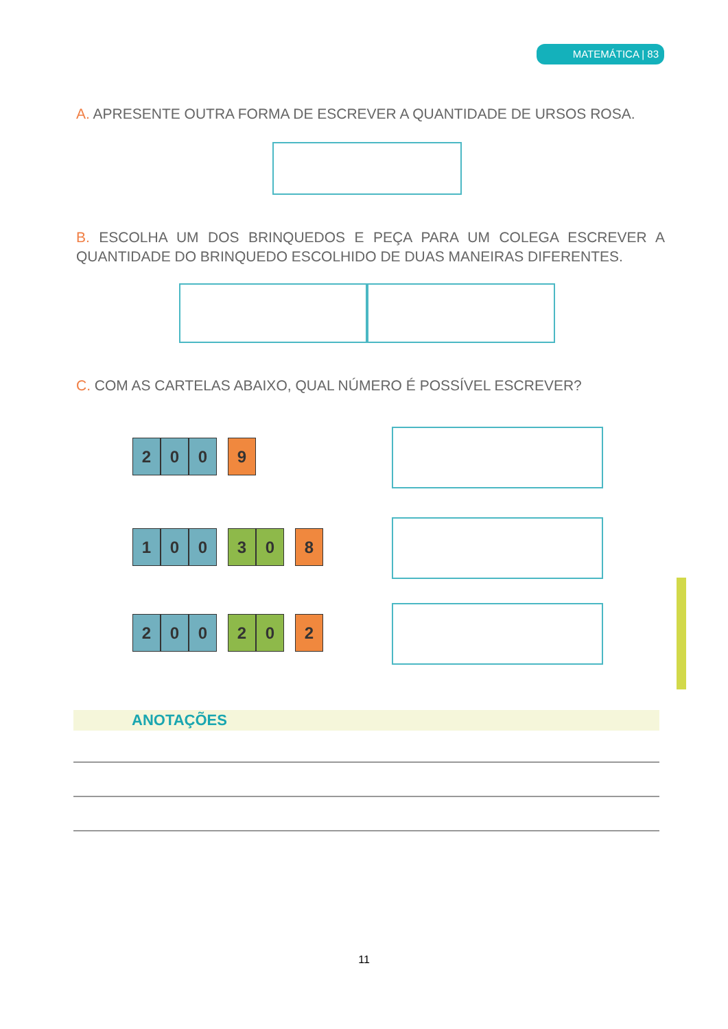MATEMÁTICA | 83
A. APRESENTE OUTRA FORMA DE ESCREVER A QUANTIDADE DE URSOS ROSA.
B. ESCOLHA UM DOS BRINQUEDOS E PEÇA PARA UM COLEGA ESCREVER A QUANTIDADE DO BRINQUEDO ESCOLHIDO DE DUAS MANEIRAS DIFERENTES.
C. COM AS CARTELAS ABAIXO, QUAL NÚMERO É POSSÍVEL ESCREVER?
2 0 0 9
1 0 0 3 0 8
2 0 0 2 0 2
ANOTAÇÕES
11